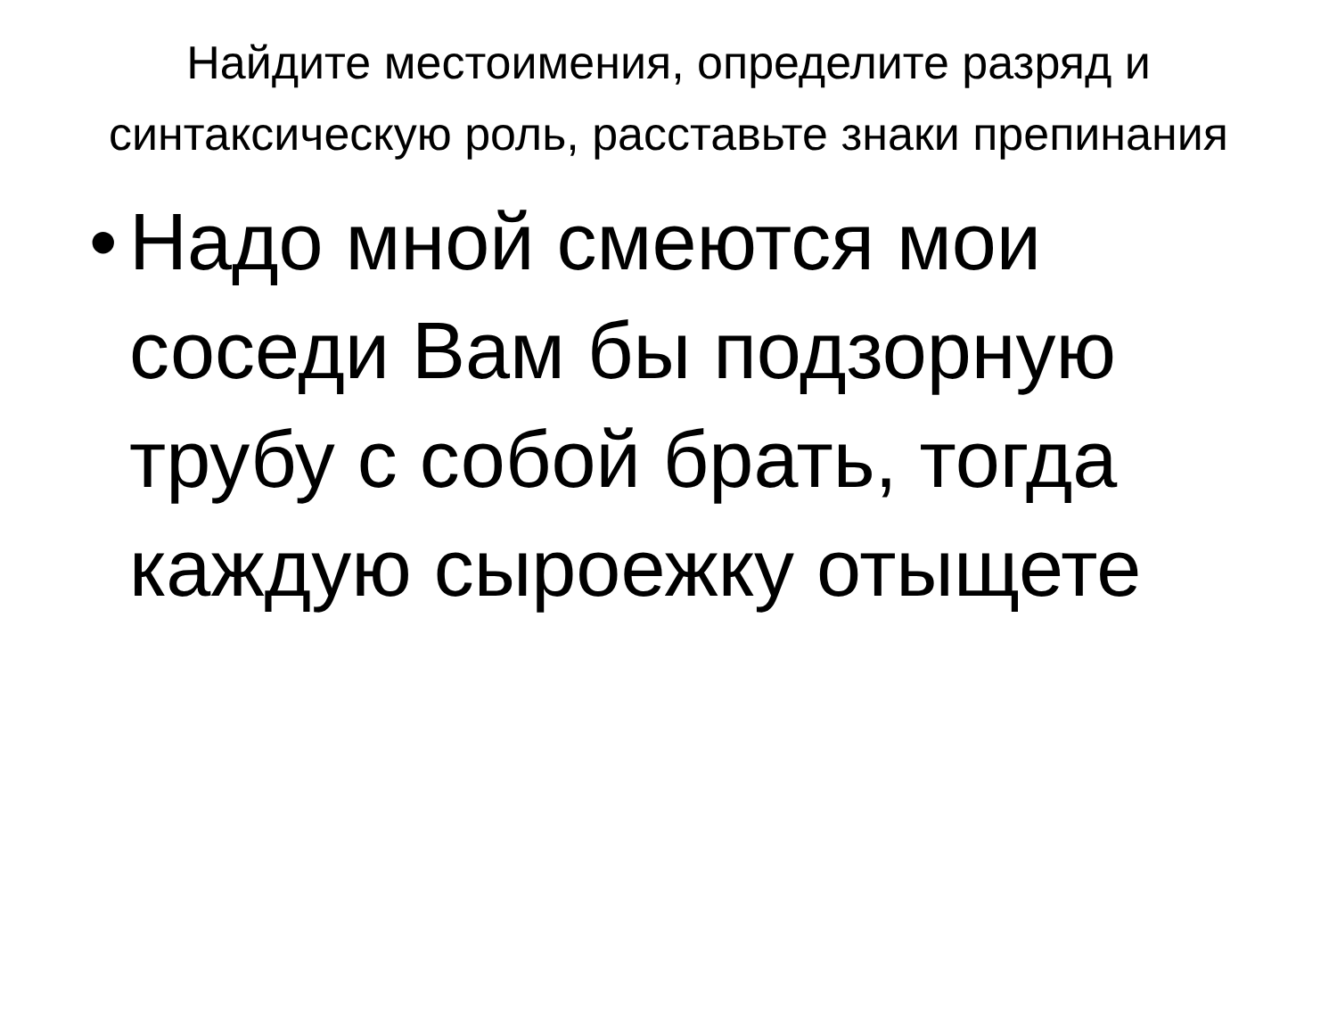Найдите местоимения, определите разряд и синтаксическую роль, расставьте знаки препинания
•
Надо мной смеются мои соседи Вам бы подзорную трубу с собой брать, тогда каждую сыроежку отыщете